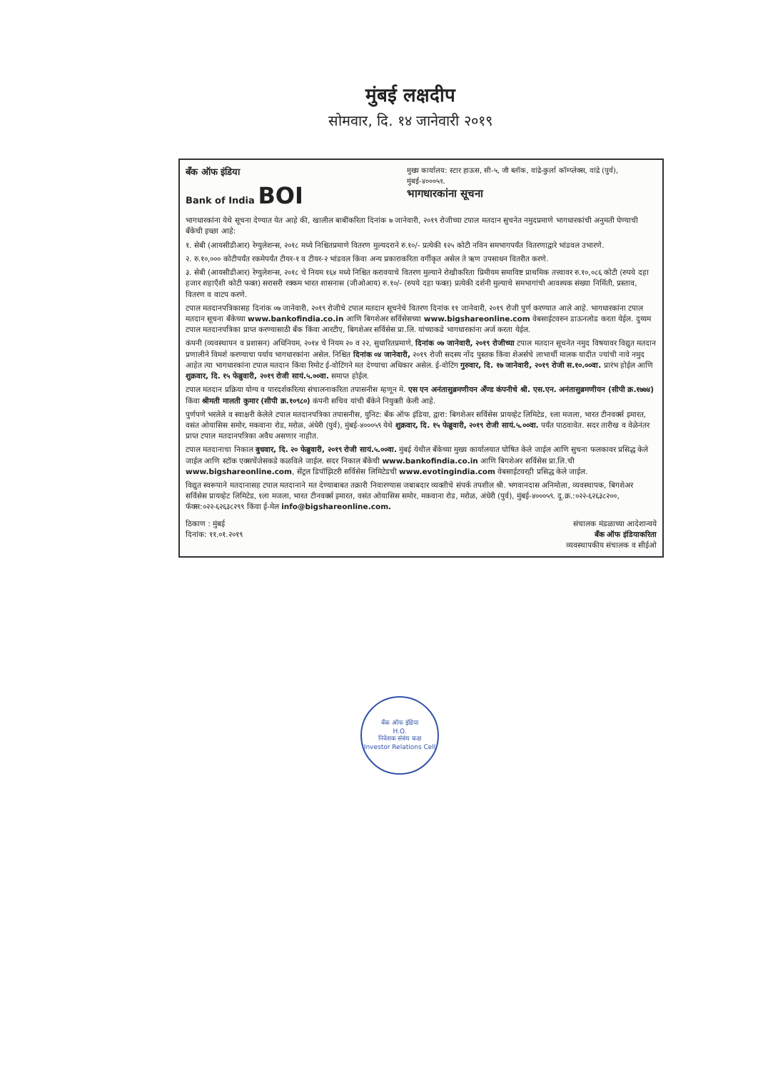मुंबई लक्षदीप
सोमवार, दि. १४ जानेवारी २०१९
बँक ऑफ इंडिया
Bank of India BOI
मुख्य कार्यालय: स्टार हाऊस, सी-५, जी ब्लॉक, वांद्रे-कुर्ला कॉम्प्लेक्स, वांद्रे (पुर्व), मुंबई-४०००५१.
भागधारकांना सूचना
भागधारकांना येथे सूचना देण्यात येत आहे की, खालील बाबींकरिता दिनांक ७ जानेवारी, २०१९ रोजीच्या टपाल मतदान सुचनेत नमुदप्रमाणे भागधारकांची अनुमती घेण्याची बँकेची इच्छा आहे:
१. सेबी (आयसीडीआर) रेग्युलेशन्स, २०१८ मध्ये निश्चितप्रमाणे वितरण मुल्यदराने रु.१०/- प्रत्येकी १२५ कोटी नविन समभागपर्यंत वितरणाद्वारे भांडवल उभारणे.
२. रु.१०,००० कोटीपर्यंत रकमेपर्यंत टीयर-१ व टीयर-२ भांडवल किंवा अन्य प्रकाराकरिता वर्गीकृत असेल ते ऋण उपसाधन वितरीत करणे.
३. सेबी (आयसीडीआर) रेग्युलेशन्स, २०१८ चे नियम १६४ मध्ये निश्चित करावयाचे वितरण मुल्याने रोखीकरिता प्रिमीयम समाविष्ट प्राथमिक तत्त्वावर रु.१०,०८६ कोटी (रुपये दहा हजार शहाएँशी कोटी फक्त) सरासरी रक्कम भारत शासनास (जीओआय) रु.१०/- (रुपये दहा फक्त) प्रत्येकी दर्शनी मुल्याचे समभागांची आवश्यक संख्या निर्मिती, प्रस्ताव, वितरण व वाटप करणे.
टपाल मतदानपत्रिकासह दिनांक ०७ जानेवारी, २०१९ रोजीचे टपाल मतदान सूचनेचे वितरण दिनांक ११ जानेवारी, २०१९ रोजी पुर्ण करण्यात आले आहे. भागधारकांना टपाल मतदान सूचना बँकेच्या www.bankofindia.co.in आणि बिगशेअर सर्विसेसच्या www.bigshareonline.com वेबसाईटवरुन डाऊनलोड करता येईल. दुय्यम टपाल मतदानपत्रिका प्राप्त करण्यासाठी बँक किंवा आरटीए, बिगशेअर सर्विसेस प्रा.लि. यांच्याकडे भागधारकांना अर्ज करता येईल.
कंपनी (व्यवस्थापन व प्रशासन) अधिनियम, २०१४ चे नियम २० व २२, सुधारितप्रमाणे, दिनांक ०७ जानेवारी, २०१९ रोजीच्या टपाल मतदान सूचनेत नमुद विषयावर विद्युत मतदान प्रणालीने विमर्श करण्याचा पर्याय भागधारकांना असेल. निश्चित दिनांक ०४ जानेवारी, २०१९ रोजी सदस्य नोंद पुस्तक किंवा शेअर्सचे लाभार्थी मालक यादीत ज्यांची नावे नमुद आहेत त्या भागधारकांना टपाल मतदान किंवा रिमोट ई-वोटिंगने मत देण्याचा अधिकार असेल. ई-वोटिंग गुरुवार, दि. १७ जानेवारी, २०१९ रोजी स.१०.००वा. प्रारंभ होईल आणि शुक्रवार, दि. १५ फेब्रुवारी, २०१९ रोजी सायं.५.००वा. समाप्त होईल.
टपाल मतदान प्रक्रिया योग्य व पारदर्शकरित्या संचालनाकरिता तपासनीस म्हणून मे. एस एन अनंतासुब्रमणीयन अँण्ड कंपनीचे श्री. एस.एन. अनंतासुब्रमणीयन (सीपी क्र.१७७४) किंवा श्रीमती मालती कुमार (सीपी क्र.१०९८०) कंपनी सचिव यांची बँकेने नियुक्ती केली आहे.
पुर्णपणे भरलेले व स्वाक्षरी केलेले टपाल मतदानपत्रिका तपासनीस, युनिट: बँक ऑफ इंडिया, द्वारा: बिगशेअर सर्विसेस प्रायव्हेट लिमिटेड, १ला मजला, भारत टीनवर्क्स इमारत, वसंत ओयासिस समोर, मकवाना रोड, मरोळ, अंधेरी (पुर्व), मुंबई-४०००५९ येथे शुक्रवार, दि. १५ फेब्रुवारी, २०१९ रोजी सायं.५.००वा. पर्यंत पाठवावेत. सदर तारीख व वेळेनंतर प्राप्त टपाल मतदानपत्रिका अवैध असणार नाहीत.
टपाल मतदानाचा निकाल बुधवार, दि. २० फेब्रुवारी, २०१९ रोजी सायं.५.००वा. मुंबई येथील बँकेच्या मुख्य कार्यालयात घोषित केले जाईल आणि सुचना फलकावर प्रसिद्ध केले जाईल आणि स्टॉक एक्सचेंजेसकडे कळविले जाईल. सदर निकाल बँकेची www.bankofindia.co.in आणि बिगशेअर सर्विसेस प्रा.लि.ची www.bigshareonline.com, सेंट्रल डिपॉझिटरी सर्विसेस लिमिटेडची www.evotingindia.com वेबसाईटवरही प्रसिद्ध केले जाईल.
विद्युत स्वरूपाने मतदानासह टपाल मतदानाने मत देण्याबाबत तक्रारी निवारण्यास जबाबदार व्यक्तीचे संपर्क तपशील श्री. भगवानदास अनिमोला, व्यवस्थापक, बिगशेअर सर्विसेस प्रायव्हेट लिमिटेड, १ला मजला, भारत टीनवर्क्स इमारत, वसंत ओयासिस समोर, मकवाना रोड, मरोळ, अंधेरी (पुर्व), मुंबई-४०००५९. दू.क्र.:०२२-६२६३८२००, फॅक्स:०२२-६२६३८२९९ किंवा ई-मेल info@bigshareonline.com.
ठिकाण : मुंबई
दिनांक: ११.०१.२०१९
संचालक मंडळाच्या आदेशान्वये
बँक ऑफ इंडियाकरिता
व्यवस्थापकीय संचालक व सीईओ
बँक ऑफ इंडिया
H.O.
निवेशक संबंध कक्ष
Investor Relations Cell